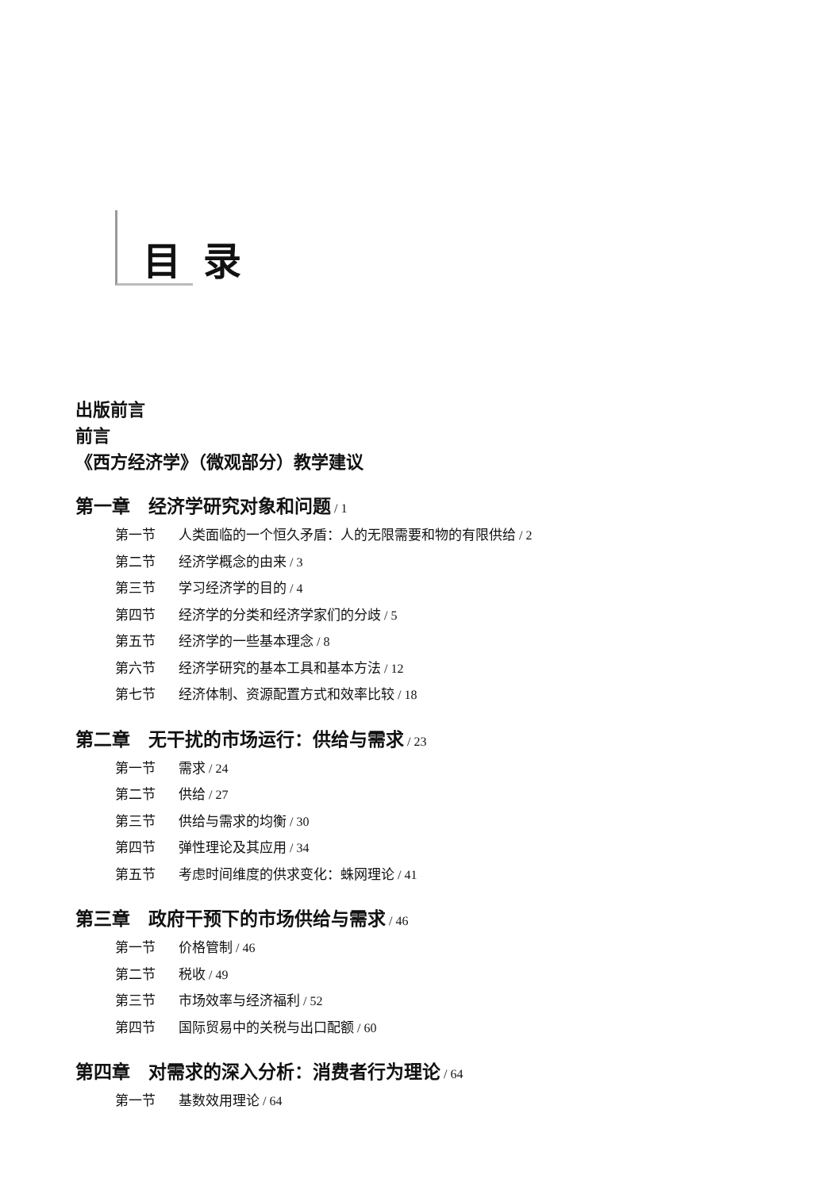目录
出版前言
前言
《西方经济学》（微观部分）教学建议
第一章　经济学研究对象和问题 / 1
第一节 人类面临的一个恒久矛盾：人的无限需要和物的有限供给 / 2
第二节 经济学概念的由来 / 3
第三节 学习经济学的目的 / 4
第四节 经济学的分类和经济学家们的分歧 / 5
第五节 经济学的一些基本理念 / 8
第六节 经济学研究的基本工具和基本方法 / 12
第七节 经济体制、资源配置方式和效率比较 / 18
第二章　无干扰的市场运行：供给与需求 / 23
第一节 需求 / 24
第二节 供给 / 27
第三节 供给与需求的均衡 / 30
第四节 弹性理论及其应用 / 34
第五节 考虑时间维度的供求变化：蛛网理论 / 41
第三章　政府干预下的市场供给与需求 / 46
第一节 价格管制 / 46
第二节 税收 / 49
第三节 市场效率与经济福利 / 52
第四节 国际贸易中的关税与出口配额 / 60
第四章　对需求的深入分析：消费者行为理论 / 64
第一节 基数效用理论 / 64